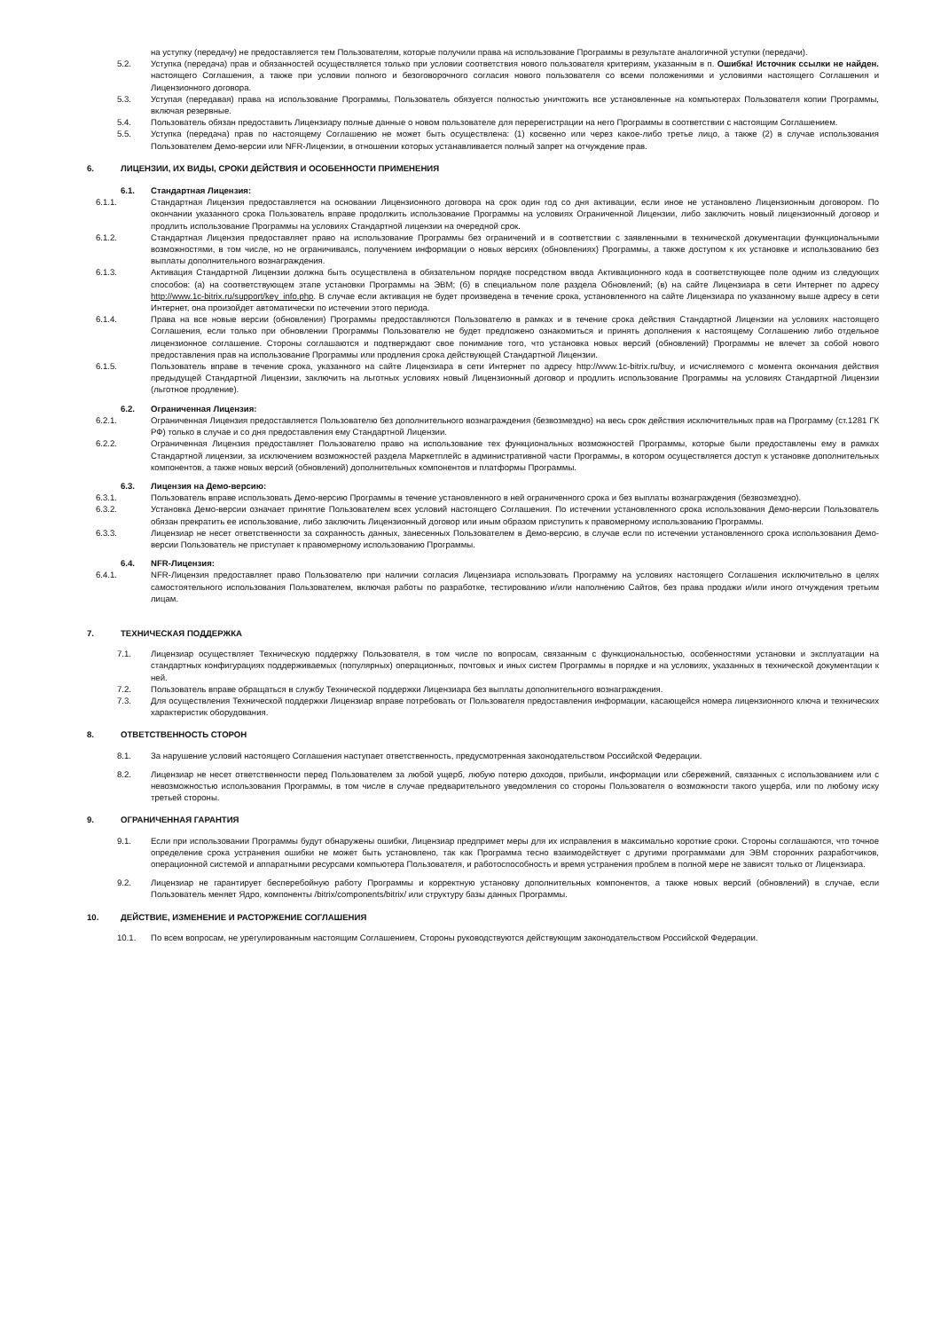на уступку (передачу) не предоставляется тем Пользователям, которые получили права на использование Программы в результате аналогичной уступки (передачи).
5.2. Уступка (передача) прав и обязанностей осуществляется только при условии соответствия нового пользователя критериям, указанным в п. Ошибка! Источник ссылки не найден. настоящего Соглашения, а также при условии полного и безоговорочного согласия нового пользователя со всеми положениями и условиями настоящего Соглашения и Лицензионного договора.
5.3. Уступая (передавая) права на использование Программы, Пользователь обязуется полностью уничтожить все установленные на компьютерах Пользователя копии Программы, включая резервные.
5.4. Пользователь обязан предоставить Лицензиару полные данные о новом пользователе для перерегистрации на него Программы в соответствии с настоящим Соглашением.
5.5. Уступка (передача) прав по настоящему Соглашению не может быть осуществлена: (1) косвенно или через какое-либо третье лицо, а также (2) в случае использования Пользователем Демо-версии или NFR-Лицензии, в отношении которых устанавливается полный запрет на отчуждение прав.
6. ЛИЦЕНЗИИ, ИХ ВИДЫ, СРОКИ ДЕЙСТВИЯ И ОСОБЕННОСТИ ПРИМЕНЕНИЯ
6.1. Стандартная Лицензия:
6.1.1. Стандартная Лицензия предоставляется на основании Лицензионного договора на срок один год со дня активации, если иное не установлено Лицензионным договором. По окончании указанного срока Пользователь вправе продолжить использование Программы на условиях Ограниченной Лицензии, либо заключить новый лицензионный договор и продлить использование Программы на условиях Стандартной лицензии на очередной срок.
6.1.2. Стандартная Лицензия предоставляет право на использование Программы без ограничений и в соответствии с заявленными в технической документации функциональными возможностями, в том числе, но не ограничиваясь, получением информации о новых версиях (обновлениях) Программы, а также доступом к их установке и использованию без выплаты дополнительного вознаграждения.
6.1.3. Активация Стандартной Лицензии должна быть осуществлена в обязательном порядке посредством ввода Активационного кода в соответствующее поле одним из следующих способов: (а) на соответствующем этапе установки Программы на ЭВМ; (б) в специальном поле раздела Обновлений; (в) на сайте Лицензиара в сети Интернет по адресу http://www.1c-bitrix.ru/support/key_info.php. В случае если активация не будет произведена в течение срока, установленного на сайте Лицензиара по указанному выше адресу в сети Интернет, она произойдет автоматически по истечении этого периода.
6.1.4. Права на все новые версии (обновления) Программы предоставляются Пользователю в рамках и в течение срока действия Стандартной Лицензии на условиях настоящего Соглашения, если только при обновлении Программы Пользователю не будет предложено ознакомиться и принять дополнения к настоящему Соглашению либо отдельное лицензионное соглашение. Стороны соглашаются и подтверждают свое понимание того, что установка новых версий (обновлений) Программы не влечет за собой нового предоставления прав на использование Программы или продления срока действующей Стандартной Лицензии.
6.1.5. Пользователь вправе в течение срока, указанного на сайте Лицензиара в сети Интернет по адресу http://www.1c-bitrix.ru/buy, и исчисляемого с момента окончания действия предыдущей Стандартной Лицензии, заключить на льготных условиях новый Лицензионный договор и продлить использование Программы на условиях Стандартной Лицензии (льготное продление).
6.2. Ограниченная Лицензия:
6.2.1. Ограниченная Лицензия предоставляется Пользователю без дополнительного вознаграждения (безвозмездно) на весь срок действия исключительных прав на Программу (ст.1281 ГК РФ) только в случае и со дня предоставления ему Стандартной Лицензии.
6.2.2. Ограниченная Лицензия предоставляет Пользователю право на использование тех функциональных возможностей Программы, которые были предоставлены ему в рамках Стандартной лицензии, за исключением возможностей раздела Маркетплейс в административной части Программы, в котором осуществляется доступ к установке дополнительных компонентов, а также новых версий (обновлений) дополнительных компонентов и платформы Программы.
6.3. Лицензия на Демо-версию:
6.3.1. Пользователь вправе использовать Демо-версию Программы в течение установленного в ней ограниченного срока и без выплаты вознаграждения (безвозмездно).
6.3.2. Установка Демо-версии означает принятие Пользователем всех условий настоящего Соглашения. По истечении установленного срока использования Демо-версии Пользователь обязан прекратить ее использование, либо заключить Лицензионный договор или иным образом приступить к правомерному использованию Программы.
6.3.3. Лицензиар не несет ответственности за сохранность данных, занесенных Пользователем в Демо-версию, в случае если по истечении установленного срока использования Демо-версии Пользователь не приступает к правомерному использованию Программы.
6.4. NFR-Лицензия:
6.4.1. NFR-Лицензия предоставляет право Пользователю при наличии согласия Лицензиара использовать Программу на условиях настоящего Соглашения исключительно в целях самостоятельного использования Пользователем, включая работы по разработке, тестированию и/или наполнению Сайтов, без права продажи и/или иного отчуждения третьим лицам.
7. ТЕХНИЧЕСКАЯ ПОДДЕРЖКА
7.1. Лицензиар осуществляет Техническую поддержку Пользователя, в том числе по вопросам, связанным с функциональностью, особенностями установки и эксплуатации на стандартных конфигурациях поддерживаемых (популярных) операционных, почтовых и иных систем Программы в порядке и на условиях, указанных в технической документации к ней.
7.2. Пользователь вправе обращаться в службу Технической поддержки Лицензиара без выплаты дополнительного вознаграждения.
7.3. Для осуществления Технической поддержки Лицензиар вправе потребовать от Пользователя предоставления информации, касающейся номера лицензионного ключа и технических характеристик оборудования.
8. ОТВЕТСТВЕННОСТЬ СТОРОН
8.1. За нарушение условий настоящего Соглашения наступает ответственность, предусмотренная законодательством Российской Федерации.
8.2. Лицензиар не несет ответственности перед Пользователем за любой ущерб, любую потерю доходов, прибыли, информации или сбережений, связанных с использованием или с невозможностью использования Программы, в том числе в случае предварительного уведомления со стороны Пользователя о возможности такого ущерба, или по любому иску третьей стороны.
9. ОГРАНИЧЕННАЯ ГАРАНТИЯ
9.1. Если при использовании Программы будут обнаружены ошибки, Лицензиар предпримет меры для их исправления в максимально короткие сроки. Стороны соглашаются, что точное определение срока устранения ошибки не может быть установлено, так как Программа тесно взаимодействует с другими программами для ЭВМ сторонних разработчиков, операционной системой и аппаратными ресурсами компьютера Пользователя, и работоспособность и время устранения проблем в полной мере не зависят только от Лицензиара.
9.2. Лицензиар не гарантирует бесперебойную работу Программы и корректную установку дополнительных компонентов, а также новых версий (обновлений) в случае, если Пользователь меняет Ядро, компоненты /bitrix/components/bitrix/ или структуру базы данных Программы.
10. ДЕЙСТВИЕ, ИЗМЕНЕНИЕ И РАСТОРЖЕНИЕ СОГЛАШЕНИЯ
10.1. По всем вопросам, не урегулированным настоящим Соглашением, Стороны руководствуются действующим законодательством Российской Федерации.